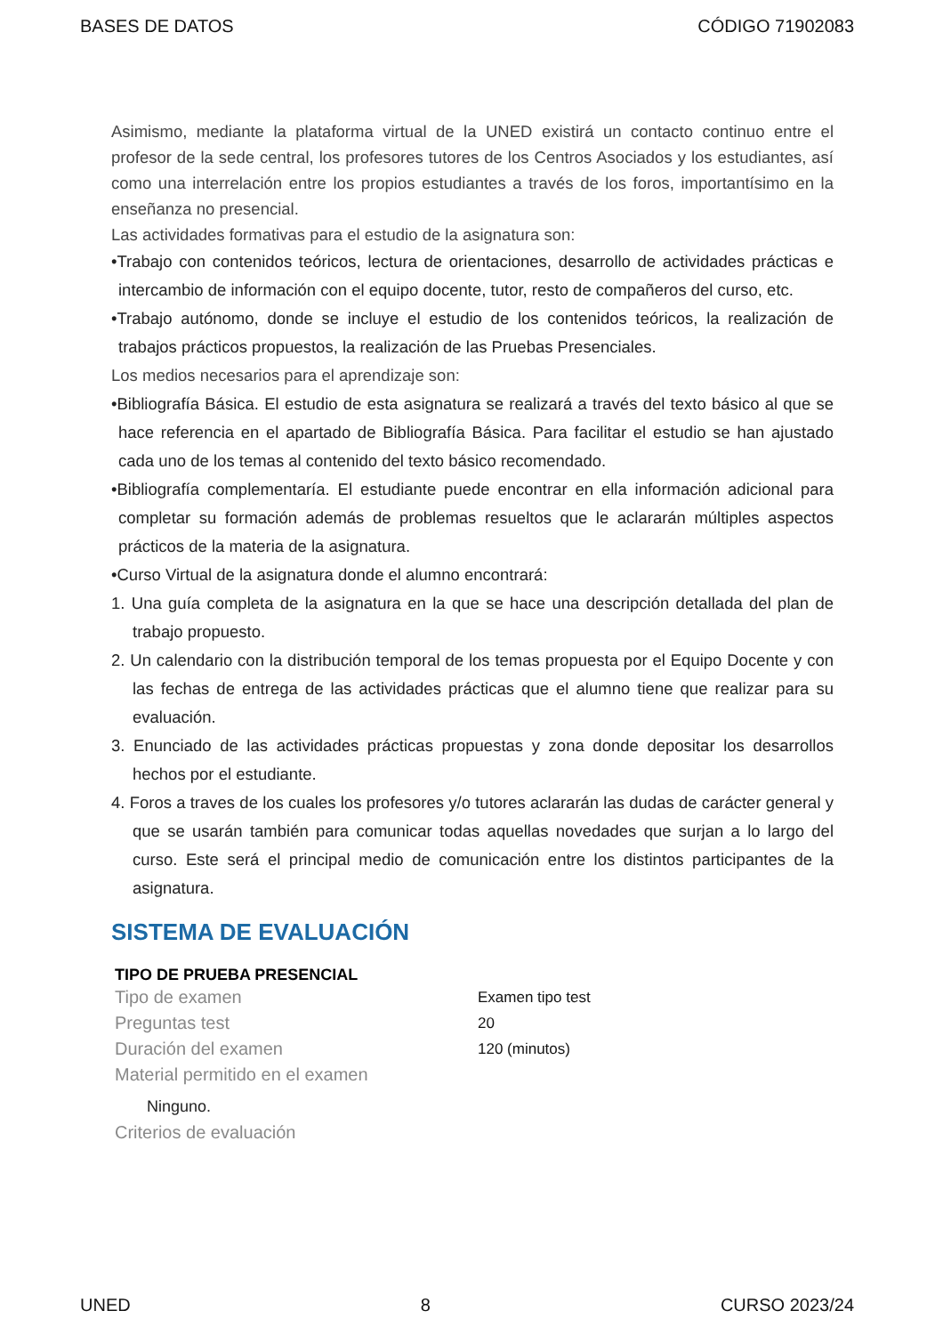BASES DE DATOS CÓDIGO 71902083
Asimismo, mediante la plataforma virtual de la UNED existirá un contacto continuo entre el profesor de la sede central, los profesores tutores de los Centros Asociados y los estudiantes, así como una interrelación entre los propios estudiantes a través de los foros, importantísimo en la enseñanza no presencial.
Las actividades formativas para el estudio de la asignatura son:
•Trabajo con contenidos teóricos, lectura de orientaciones, desarrollo de actividades prácticas e intercambio de información con el equipo docente, tutor, resto de compañeros del curso, etc.
•Trabajo autónomo, donde se incluye el estudio de los contenidos teóricos, la realización de trabajos prácticos propuestos, la realización de las Pruebas Presenciales.
Los medios necesarios para el aprendizaje son:
•Bibliografía Básica. El estudio de esta asignatura se realizará a través del texto básico al que se hace referencia en el apartado de Bibliografía Básica. Para facilitar el estudio se han ajustado cada uno de los temas al contenido del texto básico recomendado.
•Bibliografía complementaría. El estudiante puede encontrar en ella información adicional para completar su formación además de problemas resueltos que le aclararán múltiples aspectos prácticos de la materia de la asignatura.
•Curso Virtual de la asignatura donde el alumno encontrará:
1. Una guía completa de la asignatura en la que se hace una descripción detallada del plan de trabajo propuesto.
2. Un calendario con la distribución temporal de los temas propuesta por el Equipo Docente y con las fechas de entrega de las actividades prácticas que el alumno tiene que realizar para su evaluación.
3. Enunciado de las actividades prácticas propuestas y zona donde depositar los desarrollos hechos por el estudiante.
4. Foros a traves de los cuales los profesores y/o tutores aclararán las dudas de carácter general y que se usarán también para comunicar todas aquellas novedades que surjan a lo largo del curso. Este será el principal medio de comunicación entre los distintos participantes de la asignatura.
SISTEMA DE EVALUACIÓN
TIPO DE PRUEBA PRESENCIAL
Tipo de examen Examen tipo test
Preguntas test 20
Duración del examen 120 (minutos)
Material permitido en el examen
Ninguno.
Criterios de evaluación
UNED 8 CURSO 2023/24